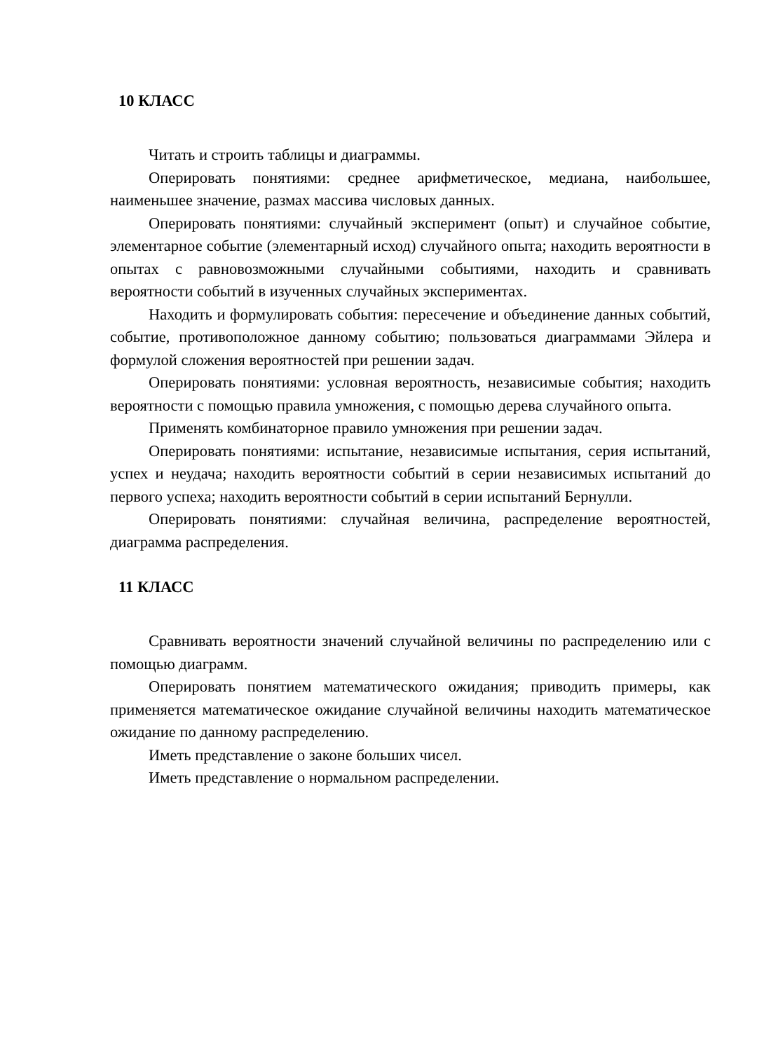10 КЛАСС
Читать и строить таблицы и диаграммы.
Оперировать понятиями: среднее арифметическое, медиана, наибольшее, наименьшее значение, размах массива числовых данных.
Оперировать понятиями: случайный эксперимент (опыт) и случайное событие, элементарное событие (элементарный исход) случайного опыта; находить вероятности в опытах с равновозможными случайными событиями, находить и сравнивать вероятности событий в изученных случайных экспериментах.
Находить и формулировать события: пересечение и объединение данных событий, событие, противоположное данному событию; пользоваться диаграммами Эйлера и формулой сложения вероятностей при решении задач.
Оперировать понятиями: условная вероятность, независимые события; находить вероятности с помощью правила умножения, с помощью дерева случайного опыта.
Применять комбинаторное правило умножения при решении задач.
Оперировать понятиями: испытание, независимые испытания, серия испытаний, успех и неудача; находить вероятности событий в серии независимых испытаний до первого успеха; находить вероятности событий в серии испытаний Бернулли.
Оперировать понятиями: случайная величина, распределение вероятностей, диаграмма распределения.
11 КЛАСС
Сравнивать вероятности значений случайной величины по распределению или с помощью диаграмм.
Оперировать понятием математического ожидания; приводить примеры, как применяется математическое ожидание случайной величины находить математическое ожидание по данному распределению.
Иметь представление о законе больших чисел.
Иметь представление о нормальном распределении.